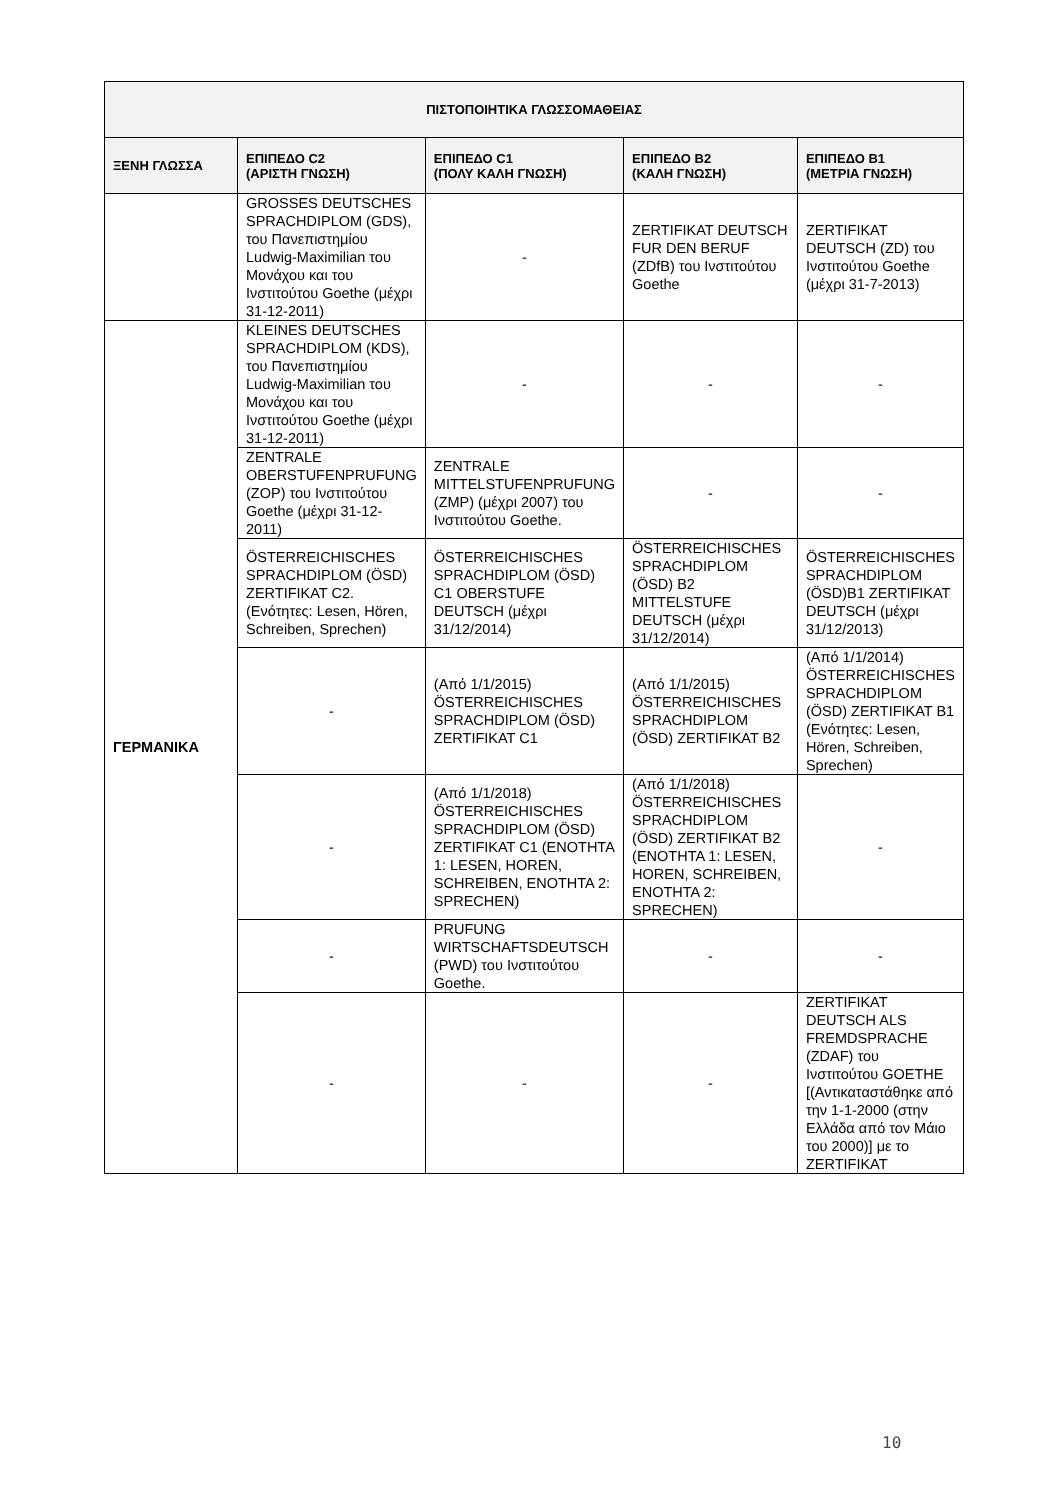| ΠΙΣΤΟΠΟΙΗΤΙΚΑ ΓΛΩΣΣΟΜΑΘΕΙΑΣ | | | | |
| --- | --- | --- | --- | --- |
| ΞΕΝΗ ΓΛΩΣΣΑ | ΕΠΙΠΕΔΟ C2 (ΑΡΙΣΤΗ ΓΝΩΣΗ) | ΕΠΙΠΕΔΟ C1 (ΠΟΛΥ ΚΑΛΗ ΓΝΩΣΗ) | ΕΠΙΠΕΔΟ B2 (ΚΑΛΗ ΓΝΩΣΗ) | ΕΠΙΠΕΔΟ B1 (ΜΕΤΡΙΑ ΓΝΩΣΗ) |
| | GROSSES DEUTSCHES SPRACHDIPLOM (GDS), του Πανεπιστημίου Ludwig-Maximilian του Μονάχου και του Ινστιτούτου Goethe (μέχρι 31-12-2011) | - | ZERTIFIKAT DEUTSCH FUR DEN BERUF (ZDfB) του Ινστιτούτου Goethe | ZERTIFIKAT DEUTSCH (ZD) του Ινστιτούτου Goethe (μέχρι 31-7-2013) |
| ΓΕΡΜΑΝΙΚΑ | KLEINES DEUTSCHES SPRACHDIPLOM (KDS), του Πανεπιστημίου Ludwig-Maximilian του Μονάχου και του Ινστιτούτου Goethe (μέχρι 31-12-2011) | - | - | - |
| | ZENTRALE OBERSTUFENPRUFUNG (ZOP) του Ινστιτούτου Goethe (μέχρι 31-12-2011) | ZENTRALE MITTELSTUFENPRUFUNG (ZMP) (μέχρι 2007) του Ινστιτούτου Goethe. | - | - |
| | ÖSTERREICHISCHES SPRACHDIPLOM (ÖSD) ZERTIFIKAT C2. (Ενότητες: Lesen, Hören, Schreiben, Sprechen) | ÖSTERREICHISCHES SPRACHDIPLOM (ÖSD) C1 OBERSTUFE DEUTSCH (μέχρι 31/12/2014) | ÖSTERREICHISCHES SPRACHDIPLOM (ÖSD) B2 MITTELSTUFE DEUTSCH (μέχρι 31/12/2014) | ÖSTERREICHISCHES SPRACHDIPLOM (ÖSD)B1 ZERTIFIKAT DEUTSCH (μέχρι 31/12/2013) |
| | - | (Από 1/1/2015) ÖSTERREICHISCHES SPRACHDIPLOM (ÖSD) ZERTIFIKAT C1 | (Από 1/1/2015) ÖSTERREICHISCHES SPRACHDIPLOM (ÖSD) ZERTIFIKAT B2 | (Από 1/1/2014) ÖSTERREICHISCHES SPRACHDIPLOM (ÖSD) ZERTIFIKAT B1 (Ενότητες: Lesen, Hören, Schreiben, Sprechen) |
| | - | (Από 1/1/2018) ÖSTERREICHISCHES SPRACHDIPLOM (ÖSD) ZERTIFIKAT C1 (ΕΝΟΤΗΤΑ 1: LESEN, HOREN, SCHREIBEN, ΕΝΟΤΗΤΑ 2: SPRECHEN) | (Από 1/1/2018) ÖSTERREICHISCHES SPRACHDIPLOM (ÖSD) ZERTIFIKAT B2 (ΕΝΟΤΗΤΑ 1: LESEN, HOREN, SCHREIBEN, ΕΝΟΤΗΤΑ 2: SPRECHEN) | - |
| | - | PRUFUNG WIRTSCHAFTSDEUTSCH (PWD) του Ινστιτούτου Goethe. | - | - |
| | - | - | - | ZERTIFIKAT DEUTSCH ALS FREMDSPRACHE (ZDAF) του Ινστιτούτου GOETHE [(Αντικαταστάθηκε από την 1-1-2000 (στην Ελλάδα από τον Μάιο του 2000)] με το ZERTIFIKAT |
10